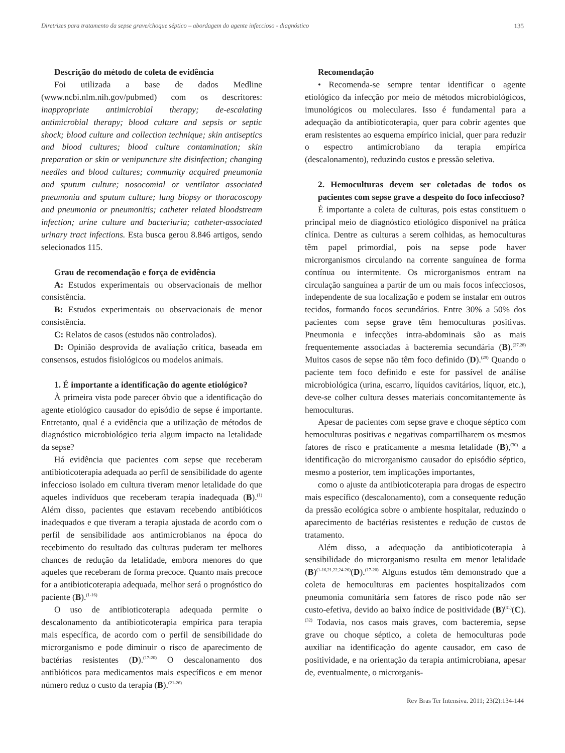Diretrizes para tratamento da sepse grave/choque séptico – abordagem do agente infeccioso - diagnóstico 135
Descrição do método de coleta de evidência
Foi utilizada a base de dados Medline (www.ncbi.nlm.nih.gov/pubmed) com os descritores: inappropriate antimicrobial therapy; de-escalating antimicrobial therapy; blood culture and sepsis or septic shock; blood culture and collection technique; skin antiseptics and blood cultures; blood culture contamination; skin preparation or skin or venipuncture site disinfection; changing needles and blood cultures; community acquired pneumonia and sputum culture; nosocomial or ventilator associated pneumonia and sputum culture; lung biopsy or thoracoscopy and pneumonia or pneumonitis; catheter related bloodstream infection; urine culture and bacteriuria; catheter-associated urinary tract infections. Esta busca gerou 8.846 artigos, sendo selecionados 115.
Grau de recomendação e força de evidência
A: Estudos experimentais ou observacionais de melhor consistência.
B: Estudos experimentais ou observacionais de menor consistência.
C: Relatos de casos (estudos não controlados).
D: Opinião desprovida de avaliação crítica, baseada em consensos, estudos fisiológicos ou modelos animais.
1. É importante a identificação do agente etiológico?
À primeira vista pode parecer óbvio que a identificação do agente etiológico causador do episódio de sepse é importante. Entretanto, qual é a evidência que a utilização de métodos de diagnóstico microbiológico teria algum impacto na letalidade da sepse?
Há evidência que pacientes com sepse que receberam antibioticoterapia adequada ao perfil de sensibilidade do agente infeccioso isolado em cultura tiveram menor letalidade do que aqueles indivíduos que receberam terapia inadequada (B).<sup>(1)</sup> Além disso, pacientes que estavam recebendo antibióticos inadequados e que tiveram a terapia ajustada de acordo com o perfil de sensibilidade aos antimicrobianos na época do recebimento do resultado das culturas puderam ter melhores chances de redução da letalidade, embora menores do que aqueles que receberam de forma precoce. Quanto mais precoce for a antibioticoterapia adequada, melhor será o prognóstico do paciente (B).<sup>(1-16)</sup>
O uso de antibioticoterapia adequada permite o descalonamento da antibioticoterapia empírica para terapia mais específica, de acordo com o perfil de sensibilidade do microrganismo e pode diminuir o risco de aparecimento de bactérias resistentes (D).<sup>(17-20)</sup> O descalonamento dos antibióticos para medicamentos mais específicos e em menor número reduz o custo da terapia (B).<sup>(21-26)</sup>
Recomendação
• Recomenda-se sempre tentar identificar o agente etiológico da infecção por meio de métodos microbiológicos, imunológicos ou moleculares. Isso é fundamental para a adequação da antibioticoterapia, quer para cobrir agentes que eram resistentes ao esquema empírico inicial, quer para reduzir o espectro antimicrobiano da terapia empírica (descalonamento), reduzindo custos e pressão seletiva.
2. Hemoculturas devem ser coletadas de todos os pacientes com sepse grave a despeito do foco infeccioso?
É importante a coleta de culturas, pois estas constituem o principal meio de diagnóstico etiológico disponível na prática clínica. Dentre as culturas a serem colhidas, as hemoculturas têm papel primordial, pois na sepse pode haver microrganismos circulando na corrente sanguínea de forma contínua ou intermitente. Os microrganismos entram na circulação sanguínea a partir de um ou mais focos infecciosos, independente de sua localização e podem se instalar em outros tecidos, formando focos secundários. Entre 30% a 50% dos pacientes com sepse grave têm hemoculturas positivas. Pneumonia e infecções intra-abdominais são as mais frequentemente associadas à bacteremia secundária (B).<sup>(27,28)</sup> Muitos casos de sepse não têm foco definido (D).<sup>(29)</sup> Quando o paciente tem foco definido e este for passível de análise microbiológica (urina, escarro, líquidos cavitários, líquor, etc.), deve-se colher cultura desses materiais concomitantemente às hemoculturas.
Apesar de pacientes com sepse grave e choque séptico com hemoculturas positivas e negativas compartilharem os mesmos fatores de risco e praticamente a mesma letalidade (B),<sup>(30)</sup> a identificação do microrganismo causador do episódio séptico, mesmo a posterior, tem implicações importantes,
como o ajuste da antibioticoterapia para drogas de espectro mais específico (descalonamento), com a consequente redução da pressão ecológica sobre o ambiente hospitalar, reduzindo o aparecimento de bactérias resistentes e redução de custos de tratamento.
Além disso, a adequação da antibioticoterapia à sensibilidade do microrganismo resulta em menor letalidade (B)<sup>(1-16,21,22,24-26)</sup>(D).<sup>(17-20)</sup> Alguns estudos têm demonstrado que a coleta de hemoculturas em pacientes hospitalizados com pneumonia comunitária sem fatores de risco pode não ser custo-efetiva, devido ao baixo índice de positividade (B)<sup>(31)</sup>(C).<sup>(32)</sup> Todavia, nos casos mais graves, com bacteremia, sepse grave ou choque séptico, a coleta de hemoculturas pode auxiliar na identificação do agente causador, em caso de positividade, e na orientação da terapia antimicrobiana, apesar de, eventualmente, o microrganis-
Rev Bras Ter Intensiva. 2011; 23(2):134-144